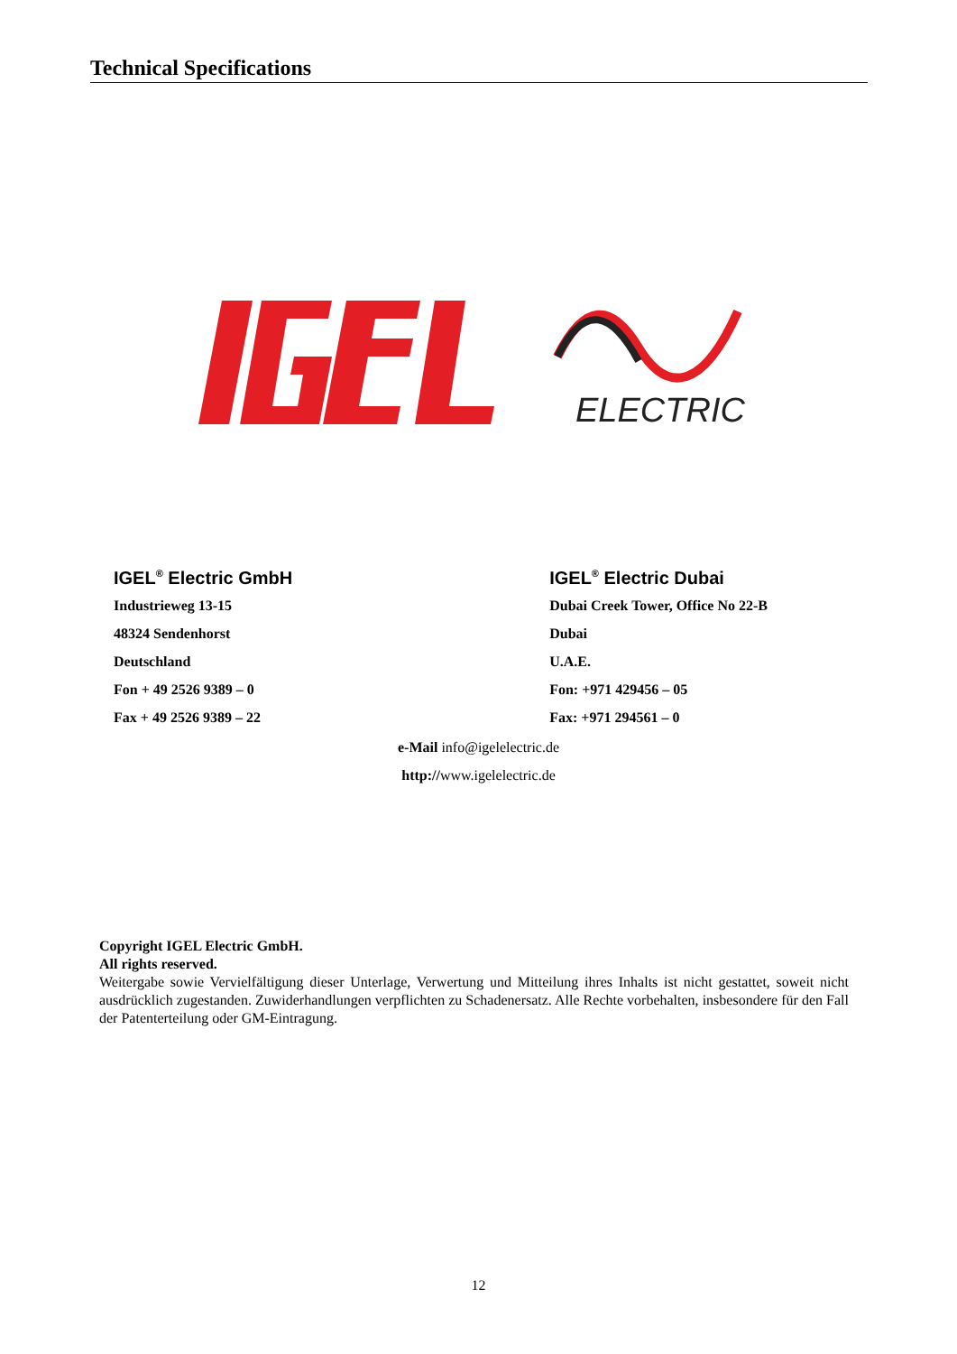Technical Specifications
ELECTRIC
IGEL<sup>®</sup> Electric GmbH
Industrieweg 13-15
48324 Sendenhorst
Deutschland
Fon + 49 2526 9389 – 0
Fax + 49 2526 9389 – 22
IGEL<sup>®</sup> Electric Dubai
Dubai Creek Tower, Office No 22-B
Dubai
U.A.E.
Fon: +971 429456 – 05
Fax: +971 294561 – 0
e-Mail info@igelelectric.de
http://www.igelelectric.de
Copyright IGEL Electric GmbH.
All rights reserved.
Weitergabe sowie Vervielfältigung dieser Unterlage, Verwertung und Mitteilung ihres Inhalts ist nicht gestattet, soweit nicht ausdrücklich zugestanden. Zuwiderhandlungen verpflichten zu Schadenersatz. Alle Rechte vorbehalten, insbesondere für den Fall der Patenterteilung oder GM-Eintragung.
12